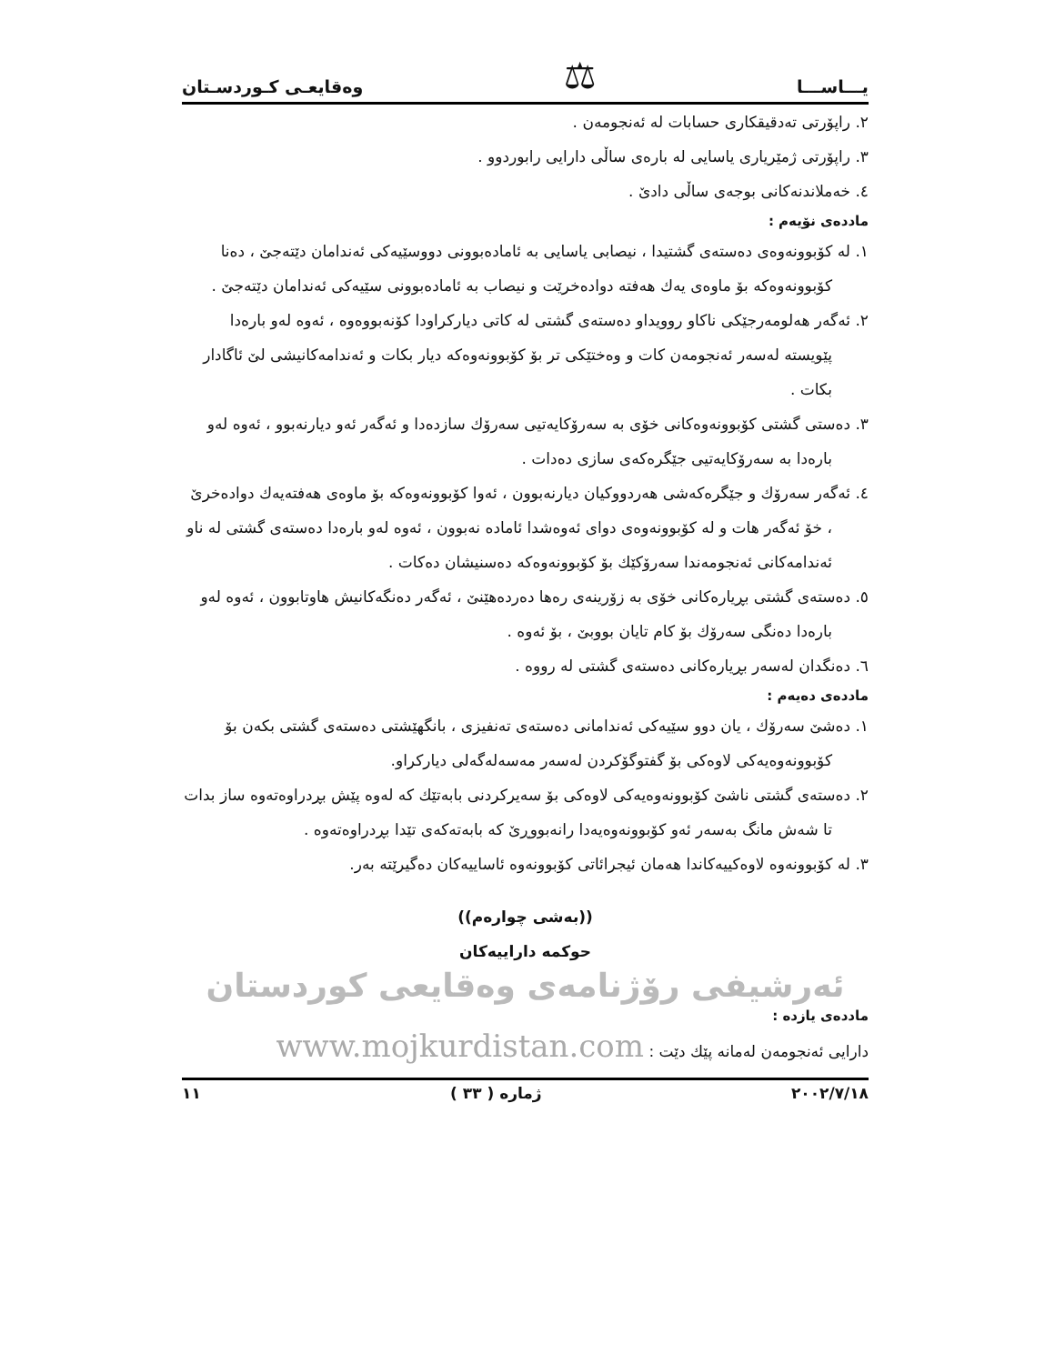يـــاســـا ⚖ وەقايعـی كـوردسـتان
٢. راپۆرتی تەدقیقكاری حسابات لە ئەنجومەن .
٣. راپۆرتی ژمێریاری یاسایی لە بارەی ساڵی دارایی رابوردوو .
٤. خەملاندنەكانی بوجەی ساڵی دادێ .
ماددەی نۆیەم :
١. لە كۆبوونەوەی دەستەی گشتیدا ، نیصابی یاسایی بە ئامادەبوونی دووسێیەكی ئەندامان دێتەجێ ، دەنا كۆبوونەوەكە بۆ ماوەی یەك هەفتە دوادەخرێت و نیصاب بە ئامادەبوونی سێیەكی ئەندامان دێتەجێ .
٢. ئەگەر هەلومەرجێكی ناكاو روویداو دەستەی گشتی لە كاتی دیاركراودا كۆنەبووەوە ، ئەوە لەو بارەدا پێویستە لەسەر ئەنجومەن كات و وەختێكی تر بۆ كۆبوونەوەكە دیار بكات و ئەندامەكانیشی لێ ئاگادار بكات .
٣. دەستی گشتی كۆبوونەوەكانی خۆی بە سەرۆكایەتیی سەرۆك سازدەدا و ئەگەر ئەو دیارنەبوو ، ئەوە لەو بارەدا بە سەرۆكایەتیی جێگرەكەی سازی دەدات .
٤. ئەگەر سەرۆك و جێگرەكەشی هەردووكیان دیارنەبوون ، ئەوا كۆبوونەوەكە بۆ ماوەی هەفتەیەك دوادەخرێ ، خۆ ئەگەر هات و لە كۆبوونەوەی دوای ئەوەشدا ئامادە نەبوون ، ئەوە لەو بارەدا دەستەی گشتی لە ناو ئەندامەكانی ئەنجومەندا سەرۆكێك بۆ كۆبوونەوەكە دەسنیشان دەكات .
٥. دەستەی گشتی بڕیارەكانی خۆی بە زۆرینەی رەها دەردەهێنێ ، ئەگەر دەنگەكانیش هاوتابوون ، ئەوە لەو بارەدا دەنگی سەرۆك بۆ كام تایان بووبێ ، بۆ ئەوە .
٦. دەنگدان لەسەر بڕیارەكانی دەستەی گشتی لە رووە .
ماددەی دەیەم :
١. دەشێ سەرۆك ، یان دوو سێیەكی ئەندامانی دەستەی تەنفیزی ، بانگهێشتی دەستەی گشتی بكەن بۆ كۆبوونەوەیەكی لاوەكی بۆ گفتوگۆكردن لەسەر مەسەلەگەلی دیاركراو.
٢. دەستەی گشتی ناشێ كۆبوونەوەیەكی لاوەكی بۆ سەیركردنی بابەتێك كە لەوە پێش بڕدراوەتەوە ساز بدات تا شەش مانگ بەسەر ئەو كۆبوونەوەیەدا رانەبووڕێ كە بابەتەكەی تێدا بڕدراوەتەوە .
٣. لە كۆبوونەوە لاوەكییەكاندا هەمان ئیجرائاتی كۆبوونەوە ئاساییەكان دەگیرێتە بەر.
((بەشی چوارەم))
حوكمە داراییەكان
ئەرشیفی رۆژنامەی وەقایعی كوردستان
ماددەی یازدە :
دارایی ئەنجومەن لەمانە پێك دێت : www.mojkurdistan.com
٢٠٠٢/٧/١٨ ژمارە ( ٣٣ ) ١١